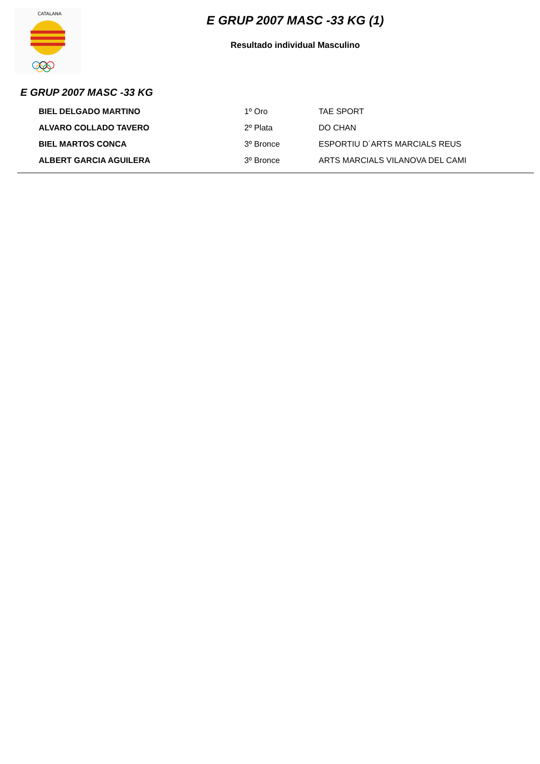CATALANA
E GRUP 2007 MASC -33 KG (1)
Resultado individual Masculino
E GRUP 2007 MASC -33 KG
| BIEL DELGADO MARTINO | 1º Oro | TAE SPORT |
| ALVARO COLLADO TAVERO | 2º Plata | DO CHAN |
| BIEL MARTOS CONCA | 3º Bronce | ESPORTIU D´ARTS MARCIALS REUS |
| ALBERT GARCIA AGUILERA | 3º Bronce | ARTS MARCIALS VILANOVA DEL CAMI |